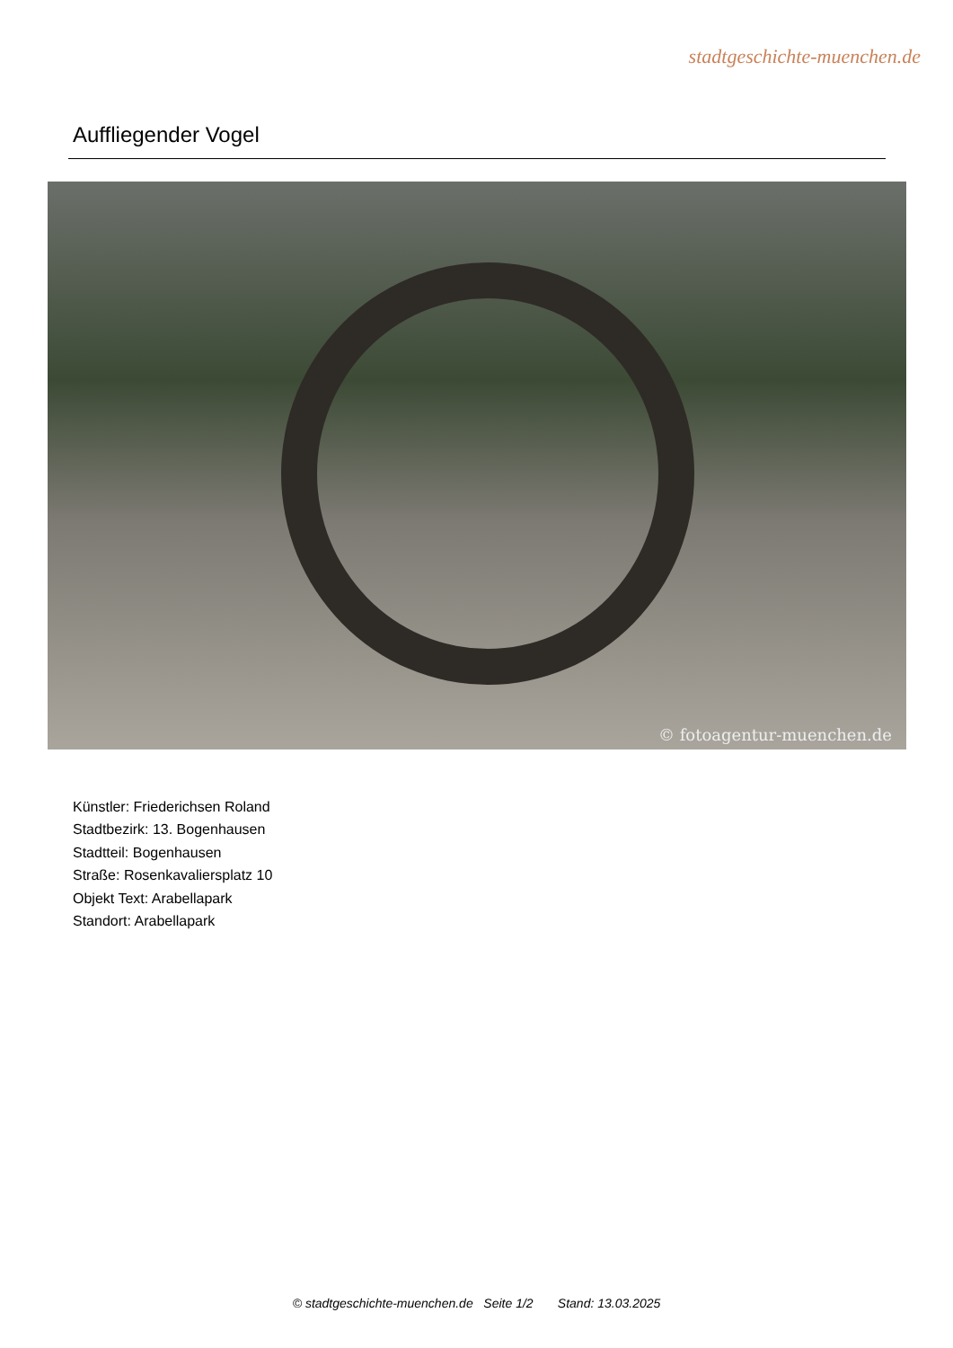stadtgeschichte-muenchen.de
Auffliegender Vogel
© fotoagentur-muenchen.de
Künstler: Friederichsen Roland
Stadtbezirk: 13. Bogenhausen
Stadtteil: Bogenhausen
Straße: Rosenkavaliersplatz 10
Objekt Text: Arabellapark
Standort: Arabellapark
© stadtgeschichte-muenchen.de Seite 1/2 Stand: 13.03.2025